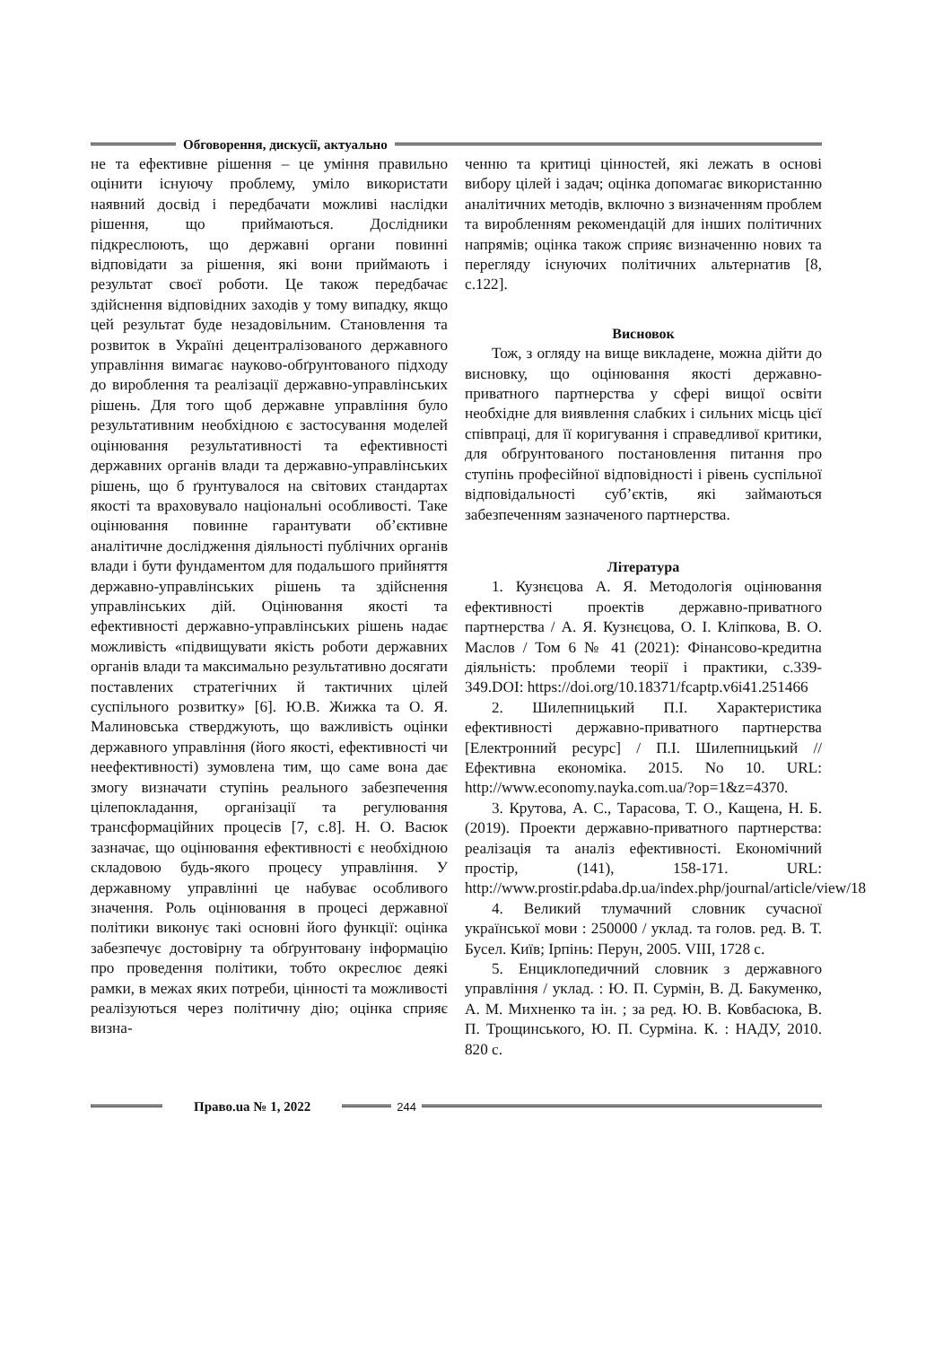Обговорення, дискусії, актуально
не та ефективне рішення – це уміння правильно оцінити існуючу проблему, уміло використати наявний досвід і передбачати можливі наслідки рішення, що приймаються. Дослідники підкреслюють, що державні органи повинні відповідати за рішення, які вони приймають і результат своєї роботи. Це також передбачає здійснення відповідних заходів у тому випадку, якщо цей результат буде незадовільним. Становлення та розвиток в Україні децентралізованого державного управління вимагає науково-обґрунтованого підходу до вироблення та реалізації державно-управлінських рішень. Для того щоб державне управління було результативним необхідною є застосування моделей оцінювання результативності та ефективності державних органів влади та державно-управлінських рішень, що б ґрунтувалося на світових стандартах якості та враховувало національні особливості. Таке оцінювання повинне гарантувати об’єктивне аналітичне дослідження діяльності публічних органів влади і бути фундаментом для подальшого прийняття державно-управлінських рішень та здійснення управлінських дій. Оцінювання якості та ефективності державно-управлінських рішень надає можливість «підвищувати якість роботи державних органів влади та максимально результативно досягати поставлених стратегічних й тактичних цілей суспільного розвитку» [6]. Ю.В. Жижка та О. Я. Малиновська стверджують, що важливість оцінки державного управління (його якості, ефективності чи неефективності) зумовлена тим, що саме вона дає змогу визначати ступінь реального забезпечення цілепокладання, організації та регулювання трансформаційних процесів [7, с.8]. Н. О. Васюк зазначає, що оцінювання ефективності є необхідною складовою будь-якого процесу управління. У державному управлінні це набуває особливого значення. Роль оцінювання в процесі державної політики виконує такі основні його функції: оцінка забезпечує достовірну та обґрунтовану інформацію про проведення політики, тобто окреслює деякі рамки, в межах яких потреби, цінності та можливості реалізуються через політичну дію; оцінка сприяє визна-
ченню та критиці цінностей, які лежать в основі вибору цілей і задач; оцінка допомагає використанню аналітичних методів, включно з визначенням проблем та виробленням рекомендацій для інших політичних напрямів; оцінка також сприяє визначенню нових та перегляду існуючих політичних альтернатив [8, с.122].
Висновок
Тож, з огляду на вище викладене, можна дійти до висновку, що оцінювання якості державно-приватного партнерства у сфері вищої освіти необхідне для виявлення слабких і сильних місць цієї співпраці, для її коригування і справедливої критики, для обґрунтованого постановлення питання про ступінь професійної відповідності і рівень суспільної відповідальності суб’єктів, які займаються забезпеченням зазначеного партнерства.
Література
1. Кузнєцова А. Я. Методологія оцінювання ефективності проектів державно-приватного партнерства / А. Я. Кузнєцова, О. І. Кліпкова, В. О. Маслов / Том 6 № 41 (2021): Фінансово-кредитна діяльність: проблеми теорії і практики, с.339-349.DOI: https://doi.org/10.18371/fcaptp.v6i41.251466
2. Шилепницький П.І. Характеристика ефективності державно-приватного партнерства [Електронний ресурс] / П.І. Шилепницький // Ефективна економіка. 2015. No 10. URL: http://www.economy.nayka.com.ua/?op=1&z=4370.
3. Крутова, А. С., Тарасова, Т. О., Кащена, Н. Б. (2019). Проекти державно-приватного партнерства: реалізація та аналіз ефективності. Економічний простір, (141), 158-171. URL: http://www.prostir.pdaba.dp.ua/index.php/journal/article/view/18
4. Великий тлумачний словник сучасної української мови : 250000 / уклад. та голов. ред. В. Т. Бусел. Київ; Ірпінь: Перун, 2005. VIII, 1728 с.
5. Енциклопедичний словник з державного управління / уклад. : Ю. П. Сурмін, В. Д. Бакуменко, А. М. Михненко та ін. ; за ред. Ю. В. Ковбасюка, В. П. Трощинського, Ю. П. Сурміна. К. : НАДУ, 2010. 820 с.
Право.ua № 1, 2022
244